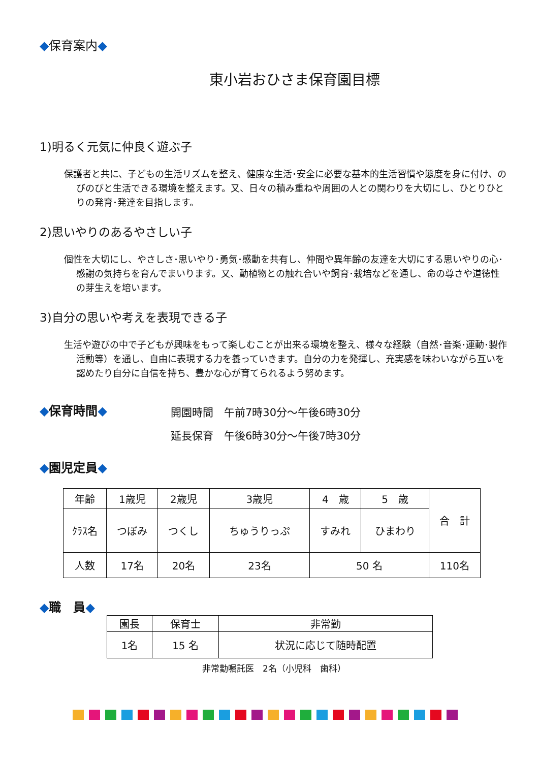◆保育案内◆
東小岩おひさま保育園目標
1)明るく元気に仲良く遊ぶ子
保護者と共に、子どもの生活リズムを整え、健康な生活･安全に必要な基本的生活習慣や態度を身に付け、のびのびと生活できる環境を整えます。又、日々の積み重ねや周囲の人との関わりを大切にし、ひとりひとりの発育･発達を目指します。
2)思いやりのあるやさしい子
個性を大切にし、やさしさ･思いやり･勇気･感動を共有し、仲間や異年齢の友達を大切にする思いやりの心･感謝の気持ちを育んでまいります。又、動植物との触れ合いや飼育･栽培などを通し、命の尊さや道徳性の芽生えを培います。
3)自分の思いや考えを表現できる子
生活や遊びの中で子どもが興味をもって楽しむことが出来る環境を整え、様々な経験（自然･音楽･運動･製作活動等）を通し、自由に表現する力を養っていきます。自分の力を発揮し、充実感を味わいながら互いを認めたり自分に自信を持ち、豊かな心が育てられるよう努めます。
◆保育時間◆
開園時間　午前7時30分～午後6時30分
延長保育　午後6時30分～午後7時30分
◆園児定員◆
| 年齢 | 1歳児 | 2歳児 | 3歳児 | 4 歳 | 5 歳 | 合 計 |
| ｸﾗｽ名 | つぼみ | つくし | ちゅうりっぷ | すみれ | ひまわり | |
| 人数 | 17名 | 20名 | 23名 | 50 名 | | 110名 |
◆職　員◆
| 園長 | 保育士 | 非常勤 |
| 1名 | 15 名 | 状況に応じて随時配置 |
非常勤嘱託医　2名（小児科　歯科）